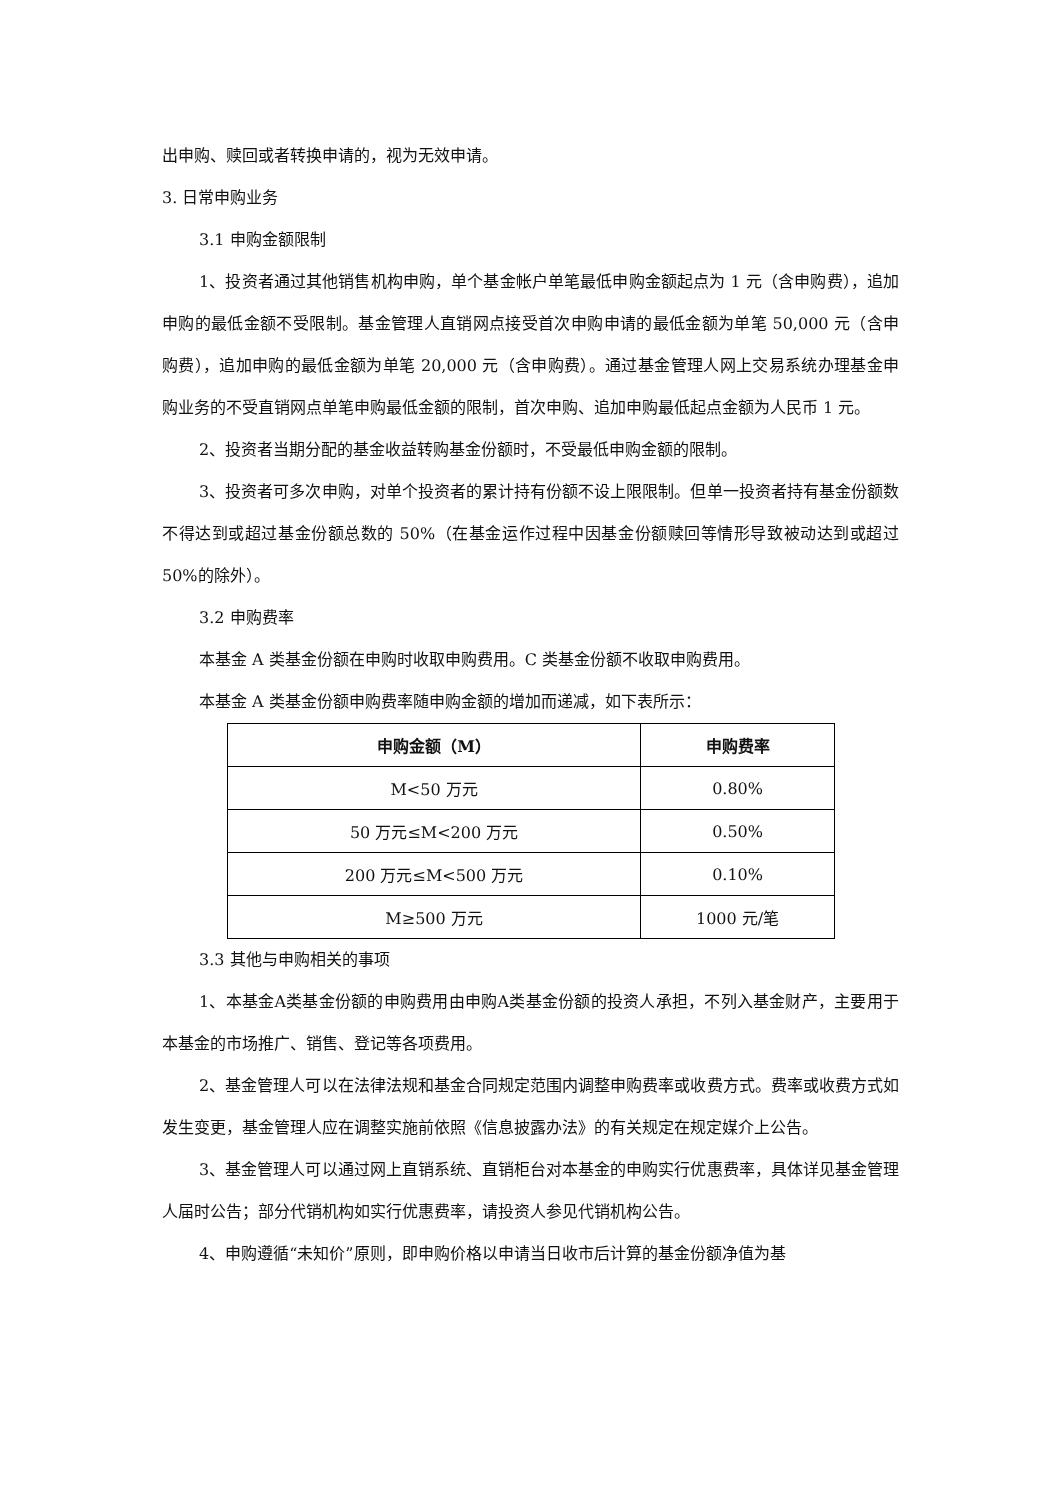出申购、赎回或者转换申请的，视为无效申请。
3. 日常申购业务
3.1 申购金额限制
1、投资者通过其他销售机构申购，单个基金帐户单笔最低申购金额起点为 1 元（含申购费），追加申购的最低金额不受限制。基金管理人直销网点接受首次申购申请的最低金额为单笔 50,000 元（含申购费），追加申购的最低金额为单笔 20,000 元（含申购费）。通过基金管理人网上交易系统办理基金申购业务的不受直销网点单笔申购最低金额的限制，首次申购、追加申购最低起点金额为人民币 1 元。
2、投资者当期分配的基金收益转购基金份额时，不受最低申购金额的限制。
3、投资者可多次申购，对单个投资者的累计持有份额不设上限限制。但单一投资者持有基金份额数不得达到或超过基金份额总数的 50%（在基金运作过程中因基金份额赎回等情形导致被动达到或超过 50%的除外）。
3.2 申购费率
本基金 A 类基金份额在申购时收取申购费用。C 类基金份额不收取申购费用。
本基金 A 类基金份额申购费率随申购金额的增加而递减，如下表所示：
| 申购金额（M） | 申购费率 |
| --- | --- |
| M<50 万元 | 0.80% |
| 50 万元≤M<200 万元 | 0.50% |
| 200 万元≤M<500 万元 | 0.10% |
| M≥500 万元 | 1000 元/笔 |
3.3 其他与申购相关的事项
1、本基金A类基金份额的申购费用由申购A类基金份额的投资人承担，不列入基金财产，主要用于本基金的市场推广、销售、登记等各项费用。
2、基金管理人可以在法律法规和基金合同规定范围内调整申购费率或收费方式。费率或收费方式如发生变更，基金管理人应在调整实施前依照《信息披露办法》的有关规定在规定媒介上公告。
3、基金管理人可以通过网上直销系统、直销柜台对本基金的申购实行优惠费率，具体详见基金管理人届时公告；部分代销机构如实行优惠费率，请投资人参见代销机构公告。
4、申购遵循“未知价”原则，即申购价格以申请当日收市后计算的基金份额净值为基